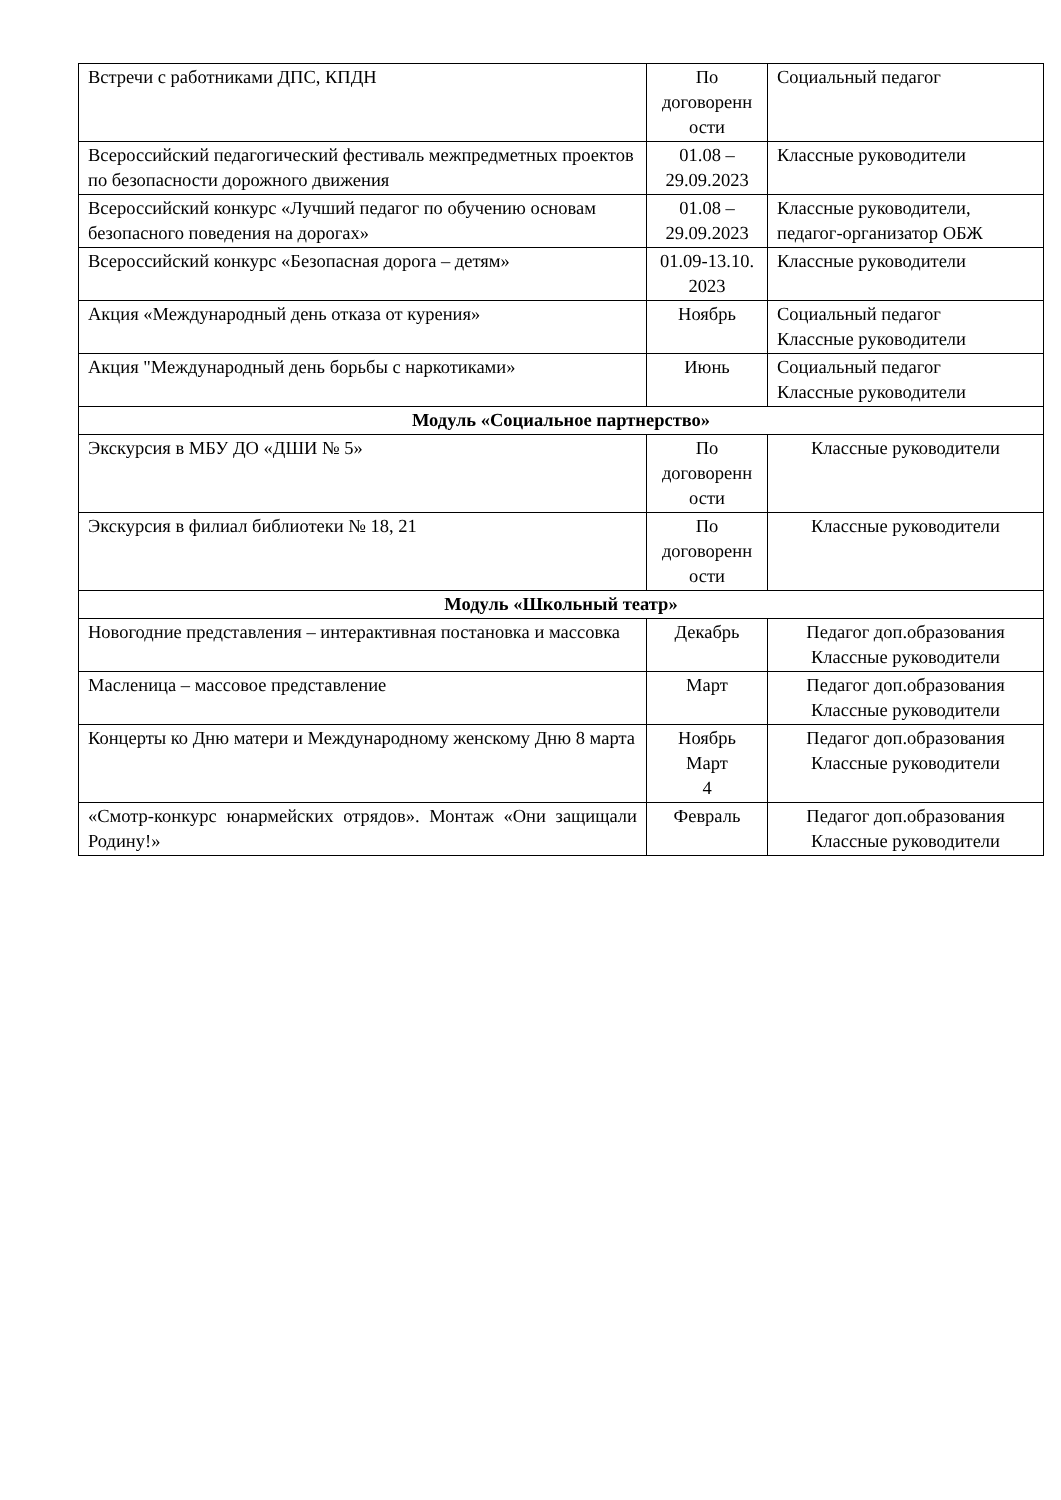| Встречи с работниками ДПС, КПДН | По договоренн ости | Социальный педагог |
| Всероссийский педагогический фестиваль межпредметных проектов по безопасности дорожного движения | 01.08 – 29.09.2023 | Классные руководители |
| Всероссийский конкурс «Лучший педагог по обучению основам безопасного поведения на дорогах» | 01.08 – 29.09.2023 | Классные руководители, педагог-организатор ОБЖ |
| Всероссийский конкурс «Безопасная дорога – детям» | 01.09-13.10. 2023 | Классные руководители |
| Акция «Международный день отказа от курения» | Ноябрь | Социальный педагог Классные руководители |
| Акция "Международный день борьбы с наркотиками» | Июнь | Социальный педагог Классные руководители |
| Модуль «Социальное партнерство» | | |
| Экскурсия в МБУ ДО «ДШИ № 5» | По договоренн ости | Классные руководители |
| Экскурсия в филиал библиотеки № 18, 21 | По договоренн ости | Классные руководители |
| Модуль «Школьный театр» | | |
| Новогодние представления – интерактивная постановка и массовка | Декабрь | Педагог доп.образования Классные руководители |
| Масленица – массовое представление | Март | Педагог доп.образования Классные руководители |
| Концерты ко Дню матери и Международному женскому Дню 8 марта | Ноябрь Март 4 | Педагог доп.образования Классные руководители |
| «Смотр-конкурс юнармейских отрядов». Монтаж «Они защищали Родину!» | Февраль | Педагог доп.образования Классные руководители |